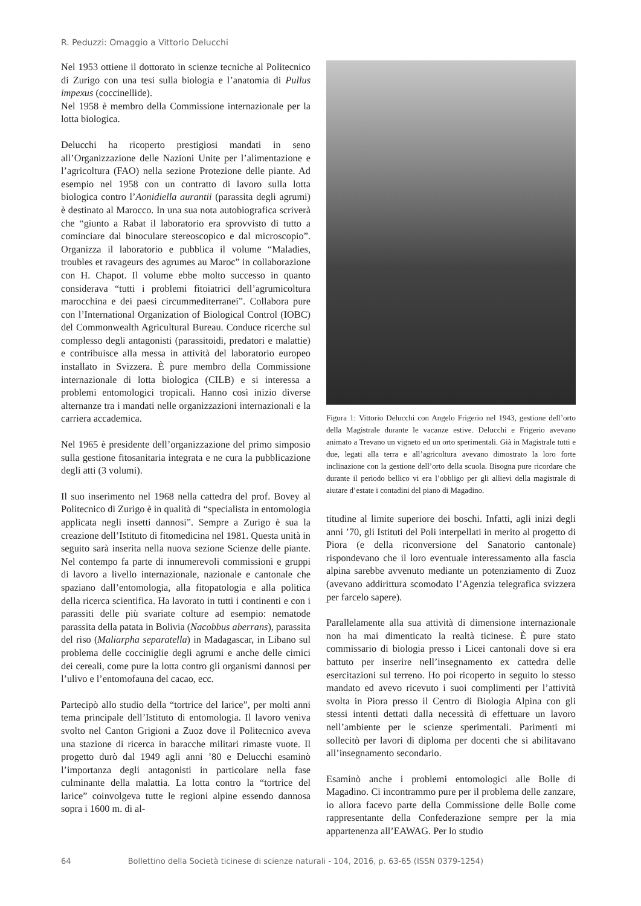R. Peduzzi: Omaggio a Vittorio Delucchi
Nel 1953 ottiene il dottorato in scienze tecniche al Politecnico di Zurigo con una tesi sulla biologia e l’anatomia di Pullus impexus (coccinellide).
Nel 1958 è membro della Commissione internazionale per la lotta biologica.
Delucchi ha ricoperto prestigiosi mandati in seno all’Organizzazione delle Nazioni Unite per l’alimentazione e l’agricoltura (FAO) nella sezione Protezione delle piante. Ad esempio nel 1958 con un contratto di lavoro sulla lotta biologica contro l’Aonidiella aurantii (parassita degli agrumi) è destinato al Marocco. In una sua nota autobiografica scriverà che “giunto a Rabat il laboratorio era sprovvisto di tutto a cominciare dal binoculare stereoscopico e dal microscopio”. Organizza il laboratorio e pubblica il volume “Maladies, troubles et ravageurs des agrumes au Maroc” in collaborazione con H. Chapot. Il volume ebbe molto successo in quanto considerava “tutti i problemi fitoiatrici dell’agrumicoltura marocchina e dei paesi circummediterranei”. Collabora pure con l’International Organization of Biological Control (IOBC) del Commonwealth Agricultural Bureau. Conduce ricerche sul complesso degli antagonisti (parassitoidi, predatori e malattie) e contribuisce alla messa in attività del laboratorio europeo installato in Svizzera. È pure membro della Commissione internazionale di lotta biologica (CILB) e si interessa a problemi entomologici tropicali. Hanno così inizio diverse alternanze tra i mandati nelle organizzazioni internazionali e la carriera accademica.
Nel 1965 è presidente dell’organizzazione del primo simposio sulla gestione fitosanitaria integrata e ne cura la pubblicazione degli atti (3 volumi).
Il suo inserimento nel 1968 nella cattedra del prof. Bovey al Politecnico di Zurigo è in qualità di “specialista in entomologia applicata negli insetti dannosi”. Sempre a Zurigo è sua la creazione dell’Istituto di fitomedicina nel 1981. Questa unità in seguito sarà inserita nella nuova sezione Scienze delle piante. Nel contempo fa parte di innumerevoli commissioni e gruppi di lavoro a livello internazionale, nazionale e cantonale che spaziano dall’entomologia, alla fitopatologia e alla politica della ricerca scientifica. Ha lavorato in tutti i continenti e con i parassiti delle più svariate colture ad esempio: nematode parassita della patata in Bolivia (Nacobbus aberrans), parassita del riso (Maliarpha separatella) in Madagascar, in Libano sul problema delle cocciniglie degli agrumi e anche delle cimici dei cereali, come pure la lotta contro gli organismi dannosi per l’ulivo e l’entomofauna del cacao, ecc.
Partecipò allo studio della “tortrice del larice”, per molti anni tema principale dell’Istituto di entomologia. Il lavoro veniva svolto nel Canton Grigioni a Zuoz dove il Politecnico aveva una stazione di ricerca in baracche militari rimaste vuote. Il progetto durò dal 1949 agli anni ’80 e Delucchi esaminò l’importanza degli antagonisti in particolare nella fase culminante della malattia. La lotta contro la “tortrice del larice” coinvolgeva tutte le regioni alpine essendo dannosa sopra i 1600 m. di al-
Figura 1: Vittorio Delucchi con Angelo Frigerio nel 1943, gestione dell’orto della Magistrale durante le vacanze estive. Delucchi e Frigerio avevano animato a Trevano un vigneto ed un orto sperimentali. Già in Magistrale tutti e due, legati alla terra e all’agricoltura avevano dimostrato la loro forte inclinazione con la gestione dell’orto della scuola. Bisogna pure ricordare che durante il periodo bellico vi era l’obbligo per gli allievi della magistrale di aiutare d’estate i contadini del piano di Magadino.
titudine al limite superiore dei boschi. Infatti, agli inizi degli anni ’70, gli Istituti del Poli interpellati in merito al progetto di Piora (e della riconversione del Sanatorio cantonale) rispondevano che il loro eventuale interessamento alla fascia alpina sarebbe avvenuto mediante un potenziamento di Zuoz (avevano addirittura scomodato l’Agenzia telegrafica svizzera per farcelo sapere).
Parallelamente alla sua attività di dimensione internazionale non ha mai dimenticato la realtà ticinese. È pure stato commissario di biologia presso i Licei cantonali dove si era battuto per inserire nell’insegnamento ex cattedra delle esercitazioni sul terreno. Ho poi ricoperto in seguito lo stesso mandato ed avevo ricevuto i suoi complimenti per l’attività svolta in Piora presso il Centro di Biologia Alpina con gli stessi intenti dettati dalla necessità di effettuare un lavoro nell’ambiente per le scienze sperimentali. Parimenti mi sollecitò per lavori di diploma per docenti che si abilitavano all’insegnamento secondario.
Esaminò anche i problemi entomologici alle Bolle di Magadino. Ci incontrammo pure per il problema delle zanzare, io allora facevo parte della Commissione delle Bolle come rappresentante della Confederazione sempre per la mia appartenenza all’EAWAG. Per lo studio
64 Bollettino della Società ticinese di scienze naturali - 104, 2016, p. 63-65 (ISSN 0379-1254)